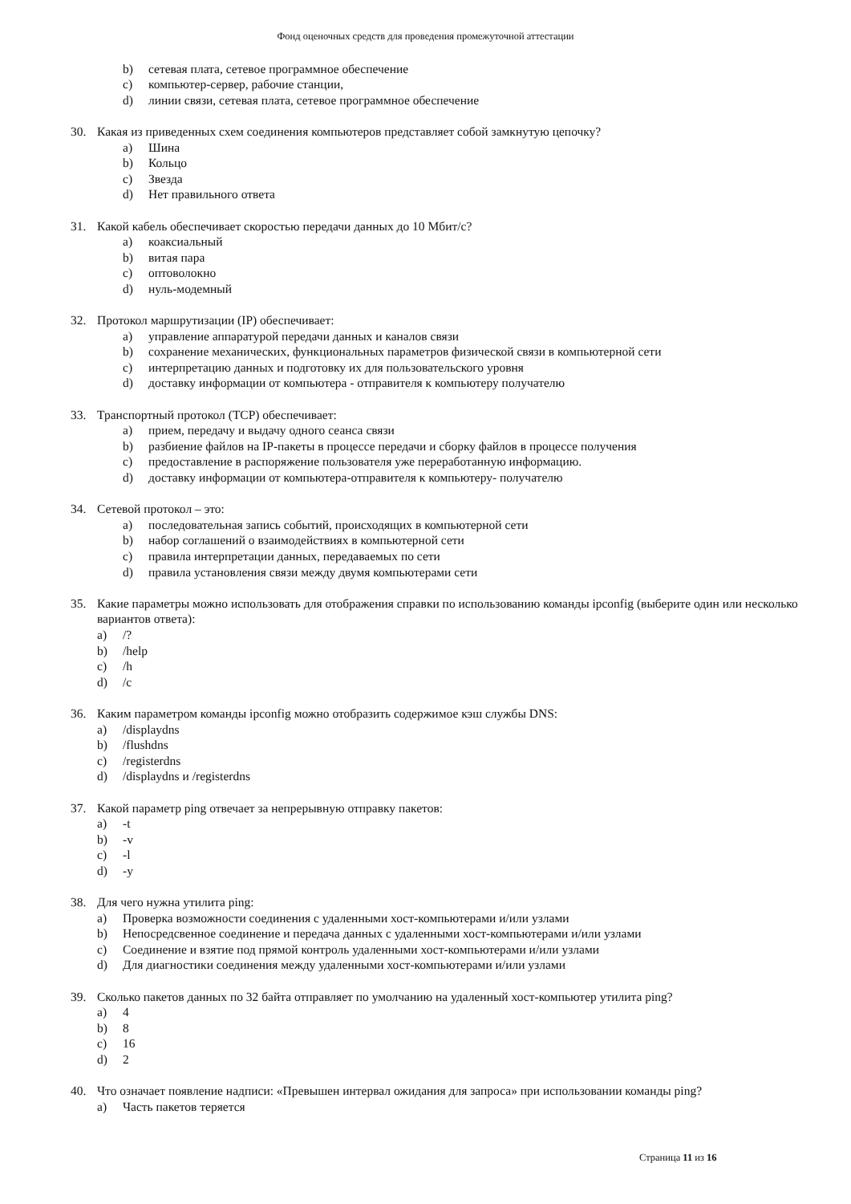Фонд оценочных средств для проведения промежуточной аттестации
b) сетевая плата, сетевое программное обеспечение
c) компьютер-сервер, рабочие станции,
d) линии связи, сетевая плата, сетевое программное обеспечение
30. Какая из приведенных схем соединения компьютеров представляет собой замкнутую цепочку?
a) Шина
b) Кольцо
c) Звезда
d) Нет правильного ответа
31. Какой кабель обеспечивает скоростью передачи данных до 10 Мбит/с?
a) коаксиальный
b) витая пара
c) оптоволокно
d) нуль-модемный
32. Протокол маршрутизации (IP) обеспечивает:
a) управление аппаратурой передачи данных и каналов связи
b) сохранение механических, функциональных параметров физической связи в компьютерной сети
c) интерпретацию данных и подготовку их для пользовательского уровня
d) доставку информации от компьютера - отправителя к компьютеру получателю
33. Транспортный протокол (TCP) обеспечивает:
a) прием, передачу и выдачу одного сеанса связи
b) разбиение файлов на IP-пакеты в процессе передачи и сборку файлов в процессе получения
c) предоставление в распоряжение пользователя уже переработанную информацию.
d) доставку информации от компьютера-отправителя к компьютеру- получателю
34. Сетевой протокол – это:
a) последовательная запись событий, происходящих в компьютерной сети
b) набор соглашений о взаимодействиях в компьютерной сети
c) правила интерпретации данных, передаваемых по сети
d) правила установления связи между двумя компьютерами сети
35. Какие параметры можно использовать для отображения справки по использованию команды ipconfig (выберите один или несколько вариантов ответа):
a) /?
b) /help
c) /h
d) /c
36. Каким параметром команды ipconfig можно отобразить содержимое кэш службы DNS:
a) /displaydns
b) /flushdns
c) /registerdns
d) /displaydns и /registerdns
37. Какой параметр ping отвечает за непрерывную отправку пакетов:
a) -t
b) -v
c) -l
d) -y
38. Для чего нужна утилита ping:
a) Проверка возможности соединения с удаленными хост-компьютерами и/или узлами
b) Непосредсвенное соединение и передача данных с удаленными хост-компьютерами и/или узлами
c) Соединение и взятие под прямой контроль удаленными хост-компьютерами и/или узлами
d) Для диагностики соединения между удаленными хост-компьютерами и/или узлами
39. Сколько пакетов данных по 32 байта отправляет по умолчанию на удаленный хост-компьютер утилита ping?
a) 4
b) 8
c) 16
d) 2
40. Что означает появление надписи: «Превышен интервал ожидания для запроса» при использовании команды ping?
a) Часть пакетов теряется
Страница 11 из 16